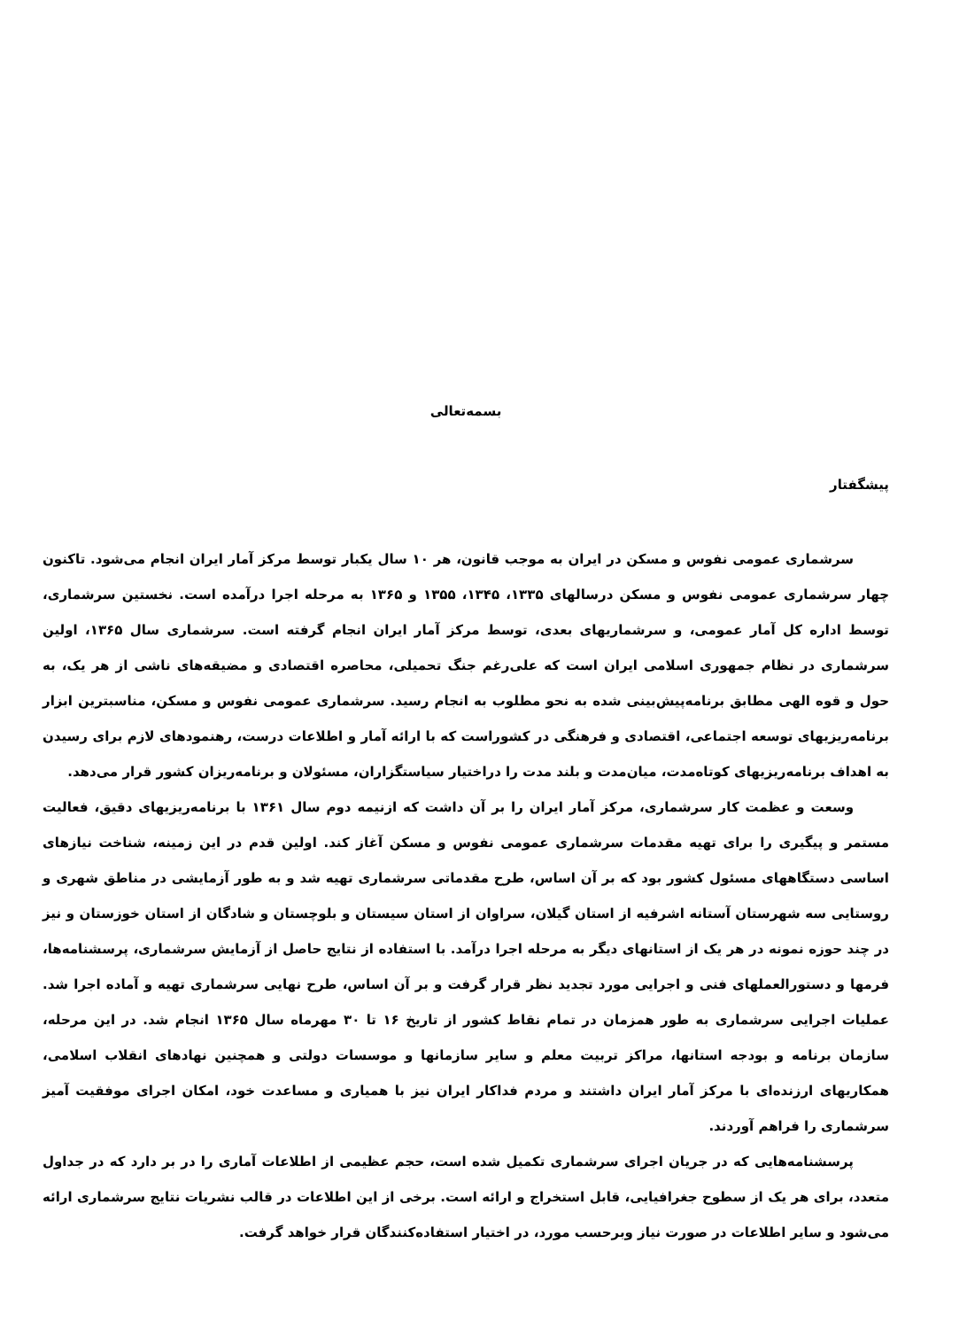بسمه‌تعالی
پیشگفتار
سرشماری عمومی نفوس و مسکن در ایران به موجب قانون، هر ۱۰ سال یکبار توسط مرکز آمار ایران انجام می‌شود. تاکنون چهار سرشماری عمومی نفوس و مسکن درسالهای ۱۳۳۵، ۱۳۴۵، ۱۳۵۵ و ۱۳۶۵ به مرحله اجرا درآمده است. نخستین سرشماری، توسط اداره کل آمار عمومی، و سرشماریهای بعدی، توسط مرکز آمار ایران انجام گرفته است. سرشماری سال ۱۳۶۵، اولین سرشماری در نظام جمهوری اسلامی ایران است که علی‌رغم جنگ تحمیلی، محاصره اقتصادی و مضیقه‌های ناشی از هر یک، به حول و قوه الهی مطابق برنامه‌پیش‌بینی شده به نحو مطلوب به انجام رسید. سرشماری عمومی نفوس و مسکن، مناسبترین ابزار برنامه‌ریزیهای توسعه اجتماعی، اقتصادی و فرهنگی در کشوراست که با ارائه آمار و اطلاعات درست، رهنمودهای لازم برای رسیدن به اهداف برنامه‌ریزیهای کوتاه‌مدت، میان‌مدت و بلند مدت را دراختیار سیاستگزاران، مسئولان و برنامه‌ریزان کشور قرار می‌دهد.
وسعت و عظمت کار سرشماری، مرکز آمار ایران را بر آن داشت که ازنیمه دوم سال ۱۳۶۱ با برنامه‌ریزیهای دقیق، فعالیت مستمر و پیگیری را برای تهیه مقدمات سرشماری عمومی نفوس و مسکن آغاز کند. اولین قدم در این زمینه، شناخت نیازهای اساسی دستگاههای مسئول کشور بود که بر آن اساس، طرح مقدماتی سرشماری تهیه شد و به طور آزمایشی در مناطق شهری و روستایی سه شهرستان آستانه اشرفیه از استان گیلان، سراوان از استان سیستان و بلوچستان و شادگان از استان خوزستان و نیز در چند حوزه نمونه در هر یک از استانهای دیگر به مرحله اجرا درآمد. با استفاده از نتایج حاصل از آزمایش سرشماری، پرسشنامه‌ها، فرمها و دستورالعملهای فنی و اجرایی مورد تجدید نظر قرار گرفت و بر آن اساس، طرح نهایی سرشماری تهیه و آماده اجرا شد. عملیات اجرایی سرشماری به طور همزمان در تمام نقاط کشور از تاریخ ۱۶ تا ۳۰ مهرماه سال ۱۳۶۵ انجام شد. در این مرحله، سازمان برنامه و بودجه استانها، مراکز تربیت معلم و سایر سازمانها و موسسات دولتی و همچنین نهادهای انقلاب اسلامی، همکاریهای ارزنده‌ای با مرکز آمار ایران داشتند و مردم فداکار ایران نیز با همیاری و مساعدت خود، امکان اجرای موفقیت آمیز سرشماری را فراهم آوردند.
پرسشنامه‌هایی که در جریان اجرای سرشماری تکمیل شده است، حجم عظیمی از اطلاعات آماری را در بر دارد که در جداول متعدد، برای هر یک از سطوح جغرافیایی، قابل استخراج و ارائه است. برخی از این اطلاعات در قالب نشریات نتایج سرشماری ارائه می‌شود و سایر اطلاعات در صورت نیاز وبرحسب مورد، در اختیار استفاده‌کنندگان قرار خواهد گرفت.